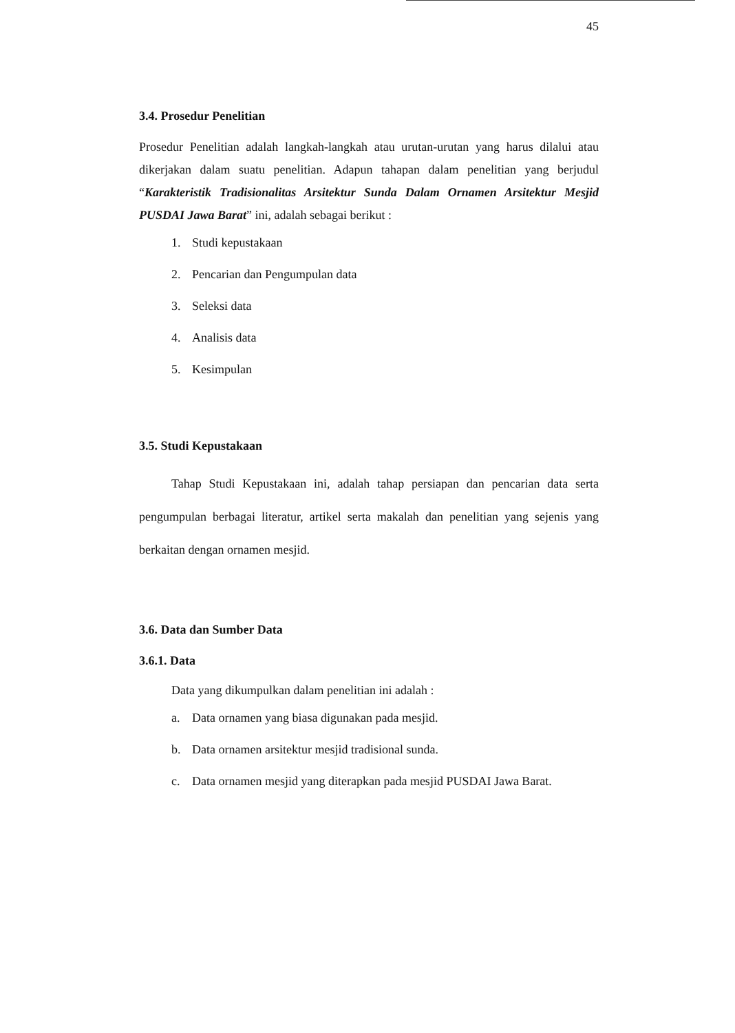45
3.4. Prosedur Penelitian
Prosedur Penelitian adalah langkah-langkah atau urutan-urutan yang harus dilalui atau dikerjakan dalam suatu penelitian. Adapun tahapan dalam penelitian yang berjudul “Karakteristik Tradisionalitas Arsitektur Sunda Dalam Ornamen Arsitektur Mesjid PUSDAI Jawa Barat” ini, adalah sebagai berikut :
1. Studi kepustakaan
2. Pencarian dan Pengumpulan data
3. Seleksi data
4. Analisis data
5. Kesimpulan
3.5. Studi Kepustakaan
Tahap Studi Kepustakaan ini, adalah tahap persiapan dan pencarian data serta pengumpulan berbagai literatur, artikel serta makalah dan penelitian yang sejenis yang berkaitan dengan ornamen mesjid.
3.6. Data dan Sumber Data
3.6.1. Data
Data yang dikumpulkan dalam penelitian ini adalah :
a. Data ornamen yang biasa digunakan pada mesjid.
b. Data ornamen arsitektur mesjid tradisional sunda.
c. Data ornamen mesjid yang diterapkan pada mesjid PUSDAI Jawa Barat.